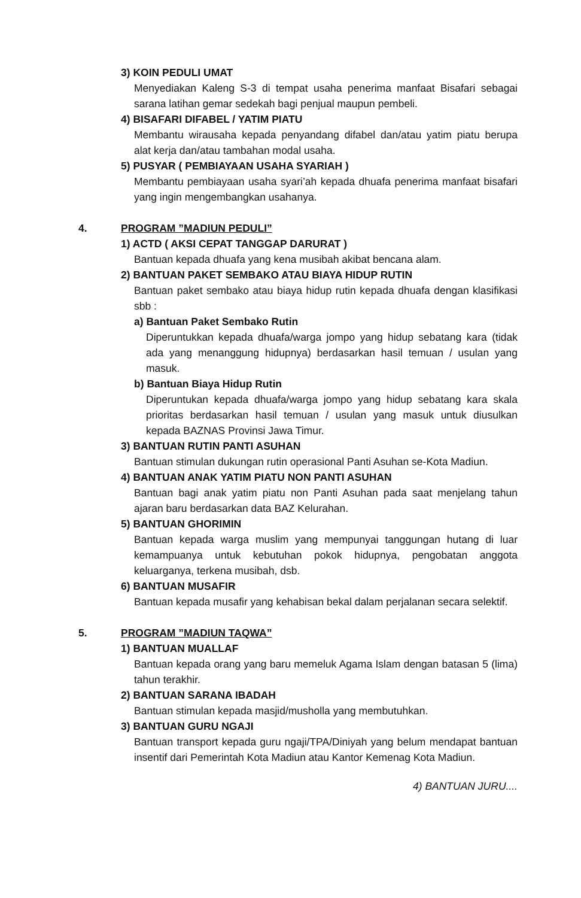3) KOIN PEDULI UMAT
Menyediakan Kaleng S-3 di tempat usaha penerima manfaat Bisafari sebagai sarana latihan gemar sedekah bagi penjual maupun pembeli.
4) BISAFARI DIFABEL / YATIM PIATU
Membantu wirausaha kepada penyandang difabel dan/atau yatim piatu berupa alat kerja dan/atau tambahan modal usaha.
5) PUSYAR ( PEMBIAYAAN USAHA SYARIAH )
Membantu pembiayaan usaha syari’ah kepada dhuafa penerima manfaat bisafari yang ingin mengembangkan usahanya.
4. PROGRAM ”MADIUN PEDULI”
1) ACTD ( AKSI CEPAT TANGGAP DARURAT )
Bantuan kepada dhuafa yang kena musibah akibat bencana alam.
2) BANTUAN PAKET SEMBAKO ATAU BIAYA HIDUP RUTIN
Bantuan paket sembako atau biaya hidup rutin kepada dhuafa dengan klasifikasi sbb :
a) Bantuan Paket Sembako Rutin
Diperuntukkan kepada dhuafa/warga jompo yang hidup sebatang kara (tidak ada yang menanggung hidupnya) berdasarkan hasil temuan / usulan yang masuk.
b) Bantuan Biaya Hidup Rutin
Diperuntukan kepada dhuafa/warga jompo yang hidup sebatang kara skala prioritas berdasarkan hasil temuan / usulan yang masuk untuk diusulkan kepada BAZNAS Provinsi Jawa Timur.
3) BANTUAN RUTIN PANTI ASUHAN
Bantuan stimulan dukungan rutin operasional Panti Asuhan se-Kota Madiun.
4) BANTUAN ANAK YATIM PIATU NON PANTI ASUHAN
Bantuan bagi anak yatim piatu non Panti Asuhan pada saat menjelang tahun ajaran baru berdasarkan data BAZ Kelurahan.
5) BANTUAN GHORIMIN
Bantuan kepada warga muslim yang mempunyai tanggungan hutang di luar kemampuanya untuk kebutuhan pokok hidupnya, pengobatan anggota keluarganya, terkena musibah, dsb.
6) BANTUAN MUSAFIR
Bantuan kepada musafir yang kehabisan bekal dalam perjalanan secara selektif.
5. PROGRAM ”MADIUN TAQWA”
1) BANTUAN MUALLAF
Bantuan kepada orang yang baru memeluk Agama Islam dengan batasan 5 (lima) tahun terakhir.
2) BANTUAN SARANA IBADAH
Bantuan stimulan kepada masjid/musholla yang membutuhkan.
3) BANTUAN GURU NGAJI
Bantuan transport kepada guru ngaji/TPA/Diniyah yang belum mendapat bantuan insentif dari Pemerintah Kota Madiun atau Kantor Kemenag Kota Madiun.
4) BANTUAN JURU....